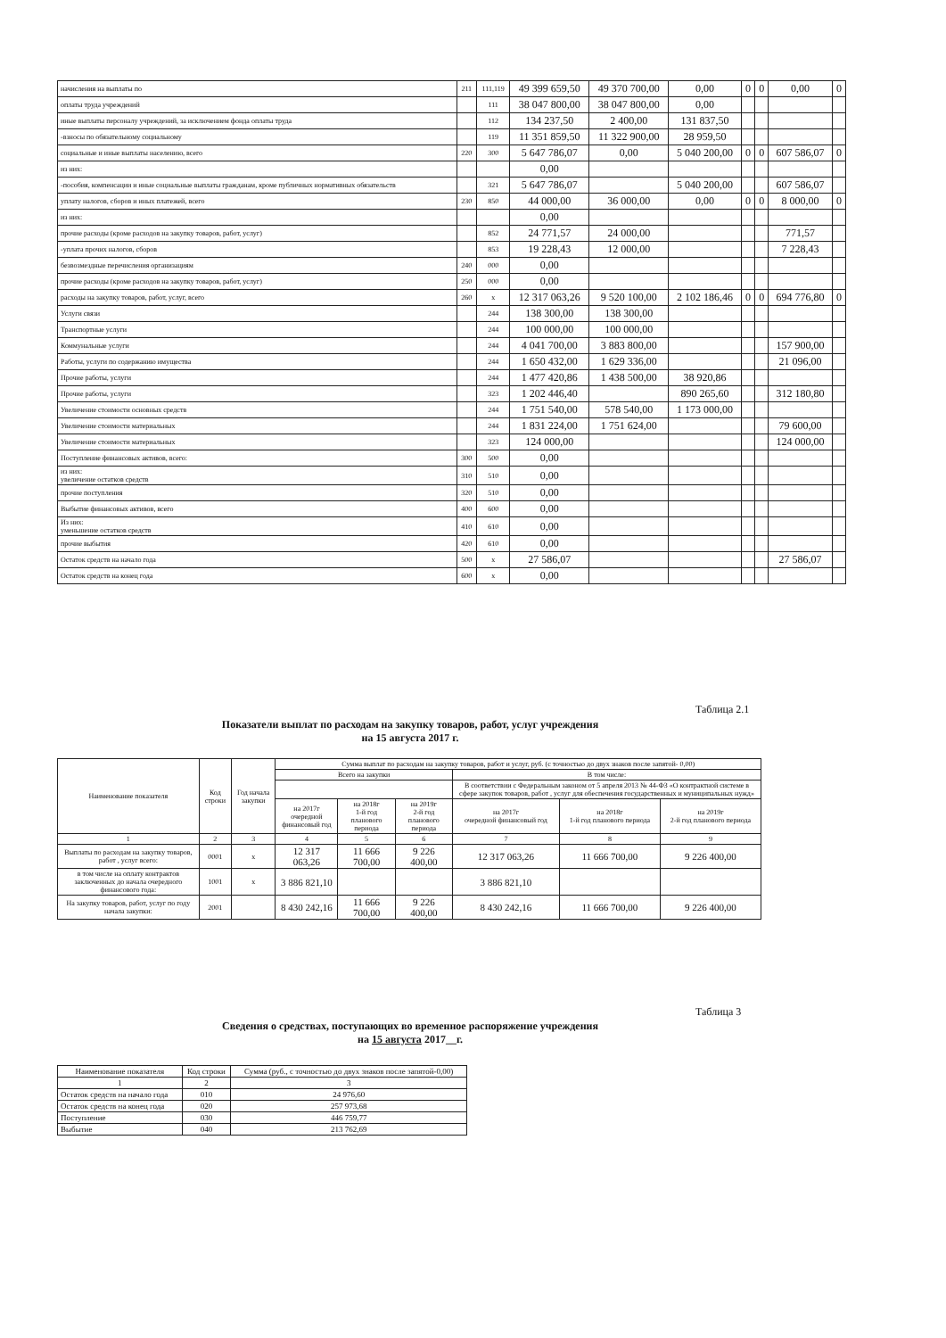| начисления на выплаты по | 211 | 111,119 | 49 399 659,50 | 49 370 700,00 | 0,00 | 0 | 0 | 0,00 | 0 |
| оплаты труда учреждений | | 111 | 38 047 800,00 | 38 047 800,00 | 0,00 | | | | |
| иные выплаты персоналу учреждений, за исключением фонда оплаты труда | | 112 | 134 237,50 | 2 400,00 | 131 837,50 | | | | |
| -взносы по обязательному социальному | | 119 | 11 351 859,50 | 11 322 900,00 | 28 959,50 | | | | |
| социальные и иные выплаты населению, всего | 220 | 300 | 5 647 786,07 | 0,00 | 5 040 200,00 | 0 | 0 | 607 586,07 | 0 |
| из них: | | | 0,00 | | | | | | |
| -пособия, компенсации и иные социальные выплаты гражданам, кроме публичных нормативных обязательств | | 321 | 5 647 786,07 | | 5 040 200,00 | | | 607 586,07 | |
| уплату налогов, сборов и иных платежей, всего | 230 | 850 | 44 000,00 | 36 000,00 | 0,00 | 0 | 0 | 8 000,00 | 0 |
| из них: | | | 0,00 | | | | | | |
| прочие расходы (кроме расходов на закупку товаров, работ, услуг) | | 852 | 24 771,57 | 24 000,00 | | | | 771,57 | |
| -уплата прочих налогов, сборов | | 853 | 19 228,43 | 12 000,00 | | | | 7 228,43 | |
| безвозмездные перечисления организациям | 240 | 000 | 0,00 | | | | | | |
| прочие расходы (кроме расходов на закупку товаров, работ, услуг) | 250 | 000 | 0,00 | | | | | | |
| расходы на закупку товаров, работ, услуг, всего | 260 | х | 12 317 063,26 | 9 520 100,00 | 2 102 186,46 | 0 | 0 | 694 776,80 | 0 |
| Услуги связи | | 244 | 138 300,00 | 138 300,00 | | | | | |
| Транспортные услуги | | 244 | 100 000,00 | 100 000,00 | | | | | |
| Коммунальные услуги | | 244 | 4 041 700,00 | 3 883 800,00 | | | | 157 900,00 | |
| Работы, услуги по содержанию имущества | | 244 | 1 650 432,00 | 1 629 336,00 | | | | 21 096,00 | |
| Прочие работы, услуги | | 244 | 1 477 420,86 | 1 438 500,00 | 38 920,86 | | | | |
| Прочие работы, услуги | | 323 | 1 202 446,40 | | 890 265,60 | | | 312 180,80 | |
| Увеличение стоимости основных средств | | 244 | 1 751 540,00 | 578 540,00 | 1 173 000,00 | | | | |
| Увеличение стоимости материальных | | 244 | 1 831 224,00 | 1 751 624,00 | | | | 79 600,00 | |
| Увеличение стоимости материальных | | 323 | 124 000,00 | | | | | 124 000,00 | |
| Поступление финансовых активов, всего: | 300 | 500 | 0,00 | | | | | | |
| из них: увеличение остатков средств | 310 | 510 | 0,00 | | | | | | |
| прочие поступления | 320 | 510 | 0,00 | | | | | | |
| Выбытие финансовых активов, всего | 400 | 600 | 0,00 | | | | | | |
| Из них: уменьшение остатков средств | 410 | 610 | 0,00 | | | | | | |
| прочие выбытия | 420 | 610 | 0,00 | | | | | | |
| Остаток средств на начало года | 500 | х | 27 586,07 | | | | | 27 586,07 | |
| Остаток средств на конец года | 600 | х | 0,00 | | | | | | |
Таблица 2.1
Показатели выплат по расходам на закупку товаров, работ, услуг учреждения
на 15 августа 2017 г.
| Наименование показателя | Код строки | Год начала закупки | Сумма выплат по расходам на закупку товаров, работ и услуг, руб. (с точностью до двух знаков после запятой- 0,00) | | | | | |
| --- | --- | --- | --- | --- | --- | --- | --- | --- |
| | | | Всего на закупки | | | В том числе: | | |
| | | | | | | В соответствии с Федеральным законом от 5 апреля 2013 № 44-ФЗ «О контрактной системе в сфере закупок товаров, работ , услуг для обеспечения государственных и муниципальных нужд» | | |
| | | | на 2017г очередной финансовый год | на 2018г 1-й год планового периода | на 2019г 2-й год планового периода | на 2017г очередной финансовый год | на 2018г 1-й год планового периода | на 2019г 2-й год планового периода |
| 1 | 2 | 3 | 4 | 5 | 6 | 7 | 8 | 9 |
| Выплаты по расходам на закупку товаров, работ , услуг всего: | 0001 | х | 12 317 063,26 | 11 666 700,00 | 9 226 400,00 | 12 317 063,26 | 11 666 700,00 | 9 226 400,00 |
| в том числе на оплату контрактов заключенных до начала очередного финансового года: | 1001 | х | 3 886 821,10 | | | 3 886 821,10 | | |
| На закупку товаров, работ, услуг по году начала закупки: | 2001 | | 8 430 242,16 | 11 666 700,00 | 9 226 400,00 | 8 430 242,16 | 11 666 700,00 | 9 226 400,00 |
Таблица 3
Сведения о средствах, поступающих во временное распоряжение учреждения
на 15 августа 2017__г.
| Наименование показателя | Код строки | Сумма (руб., с точностью до двух знаков после запятой-0,00) |
| --- | --- | --- |
| 1 | 2 | 3 |
| Остаток средств на начало года | 010 | 24 976,60 |
| Остаток средств на конец года | 020 | 257 973,68 |
| Поступление | 030 | 446 759,77 |
| Выбытие | 040 | 213 762,69 |